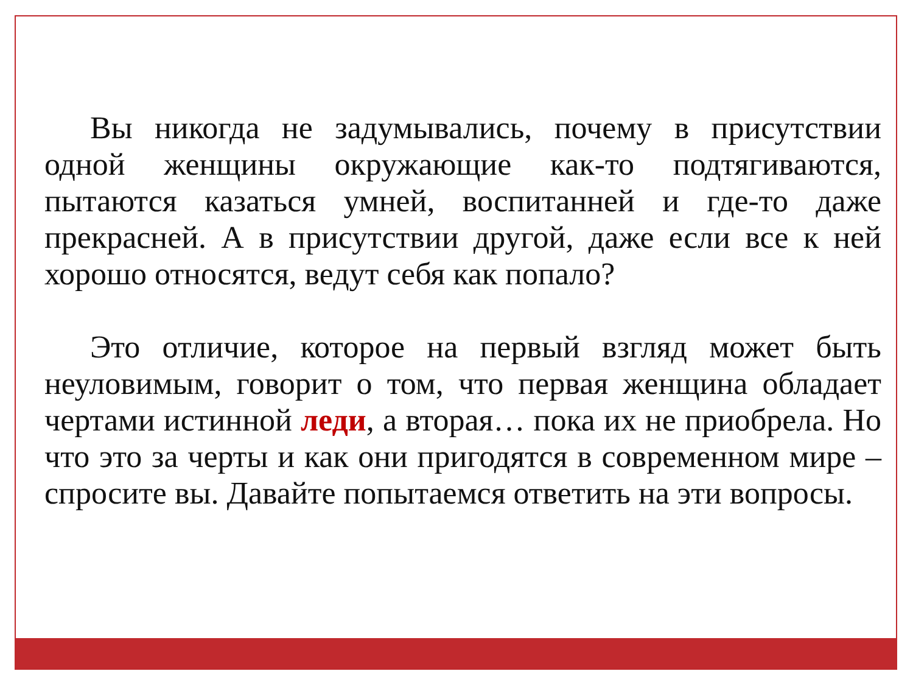Вы никогда не задумывались, почему в присутствии одной женщины окружающие как-то подтягиваются, пытаются казаться умней, воспитанней и где-то даже прекрасней. А в присутствии другой, даже если все к ней хорошо относятся, ведут себя как попало?
Это отличие, которое на первый взгляд может быть неуловимым, говорит о том, что первая женщина обладает чертами истинной леди, а вторая… пока их не приобрела. Но что это за черты и как они пригодятся в современном мире – спросите вы. Давайте попытаемся ответить на эти вопросы.